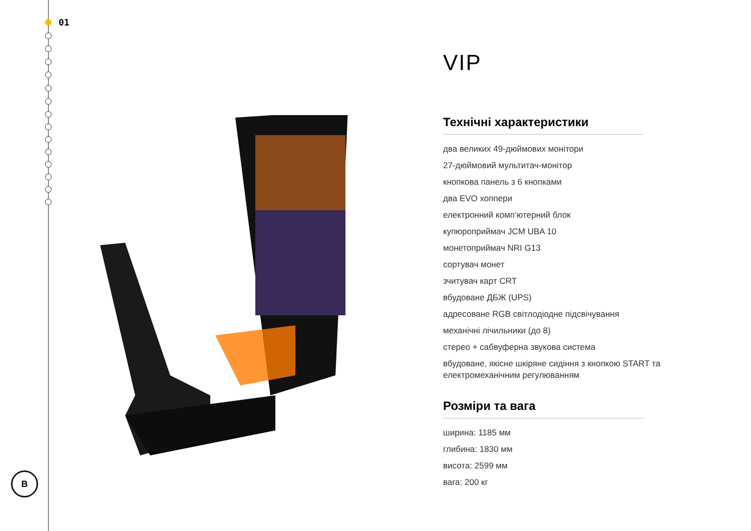01
B
VIP
Технічні характеристики
два великих 49-дюймових монітори
27-дюймовий мультитач-монітор
кнопкова панель з 6 кнопками
два EVO хоппери
електронний комп’ютерний блок
купюроприймач JCM UBA 10
монетоприймач NRI G13
сортувач монет
зчитувач карт CRT
вбудоване ДБЖ (UPS)
адресоване RGB світлодіодне підсвічування
механічні лічильники (до 8)
стерео + сабвуферна звукова система
вбудоване, якісне шкіряне сидіння з кнопкою START та електромеханічним регулюванням
Розміри та вага
ширина: 1185 мм
глибина: 1830 мм
висота: 2599 мм
вага: 200 кг